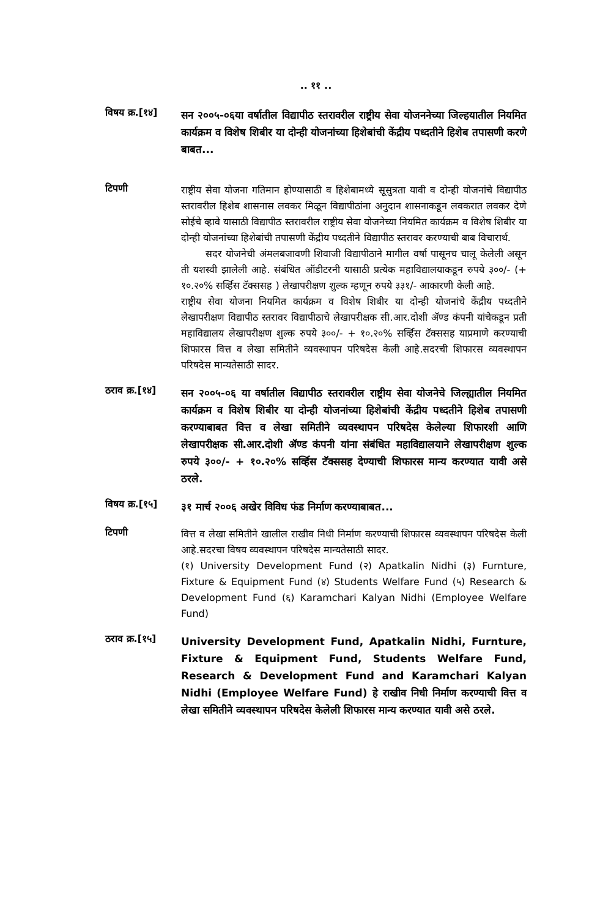.. ११ ..
विषय क्र.[१४]
सन २००५-०६या वर्षातील विद्यापीठ स्तरावरील राष्ट्रीय सेवा योजननेच्या जिल्हयातील नियमित कार्यक्रम व विशेष शिबीर या दोन्ही योजनांच्या हिशेबांची केंद्रीय पध्दतीने हिशेब तपासणी करणे बाबत...
टिपणी
राष्ट्रीय सेवा योजना गतिमान होण्यासाठी व हिशेबामध्ये सूसुत्रता यावी व दोन्ही योजनांचे विद्यापीठ स्तरावरील हिशेब शासनास लवकर मिळून विद्यापीठांना अनुदान शासनाकडून लवकरात लवकर देणे सोईचे व्हावे यासाठी विद्यापीठ स्तरावरील राष्ट्रीय सेवा योजनेच्या नियमित कार्यक्रम व विशेष शिबीर या दोन्ही योजनांच्या हिशेबांची तपासणी केंद्रीय पध्दतीने विद्यापीठ स्तरावर करण्याची बाब विचारार्थ.
सदर योजनेची अंमलबजावणी शिवाजी विद्यापीठाने मागील वर्षा पासूनच चालू केलेली असून ती यशस्वी झालेली आहे. संबंधित ऑडीटरनी यासाठी प्रत्येक महाविद्यालयाकडून रुपये ३००/- (+ १०.२०% सर्व्हिस टॅक्ससह ) लेखापरीक्षण शुल्क म्हणून रुपये ३३१/- आकारणी केली आहे.
राष्ट्रीय सेवा योजना नियमित कार्यक्रम व विशेष शिबीर या दोन्ही योजनांचे केंद्रीय पध्दतीने लेखापरीक्षण विद्यापीठ स्तरावर विद्यापीठाचे लेखापरीक्षक सी.आर.दोशी ॲण्ड कंपनी यांचेकडून प्रती महाविद्यालय लेखापरीक्षण शुल्क रुपये ३००/- + १०.२०% सर्व्हिस टॅक्ससह याप्रमाणे करण्याची शिफारस वित्त व लेखा समितीने व्यवस्थापन परिषदेस केली आहे.सदरची शिफारस व्यवस्थापन परिषदेस मान्यतेसाठी सादर.
ठराव क्र.[१४]
सन २००५-०६ या वर्षातील विद्यापीठ स्तरावरील राष्ट्रीय सेवा योजनेचे जिल्ह्यातील नियमित कार्यक्रम व विशेष शिबीर या दोन्ही योजनांच्या हिशेबांची केंद्रीय पध्दतीने हिशेब तपासणी करण्याबाबत वित्त व लेखा समितीने व्यवस्थापन परिषदेस केलेल्या शिफारशी आणि लेखापरीक्षक सी.आर.दोशी ॲण्ड कंपनी यांना संबंधित महाविद्यालयाने लेखापरीक्षण शुल्क रुपये ३००/- + १०.२०% सर्व्हिस टॅक्ससह देण्याची शिफारस मान्य करण्यात यावी असे ठरले.
विषय क्र.[१५]
३१ मार्च २००६ अखेर विविध फंड निर्माण करण्याबाबत...
टिपणी
वित्त व लेखा समितीने खालील राखीव निधी निर्माण करण्याची शिफारस व्यवस्थापन परिषदेस केली आहे.सदरचा विषय व्यवस्थापन परिषदेस मान्यतेसाठी सादर.
(१) University Development Fund (२) Apatkalin Nidhi (३) Furnture, Fixture & Equipment Fund (४) Students Welfare Fund (५) Research & Development Fund (६) Karamchari Kalyan Nidhi (Employee Welfare Fund)
ठराव क्र.[१५]
University Development Fund, Apatkalin Nidhi, Furnture, Fixture & Equipment Fund, Students Welfare Fund, Research & Development Fund and Karamchari Kalyan Nidhi (Employee Welfare Fund) हे राखीव निधी निर्माण करण्याची वित्त व लेखा समितीने व्यवस्थापन परिषदेस केलेली शिफारस मान्य करण्यात यावी असे ठरले.